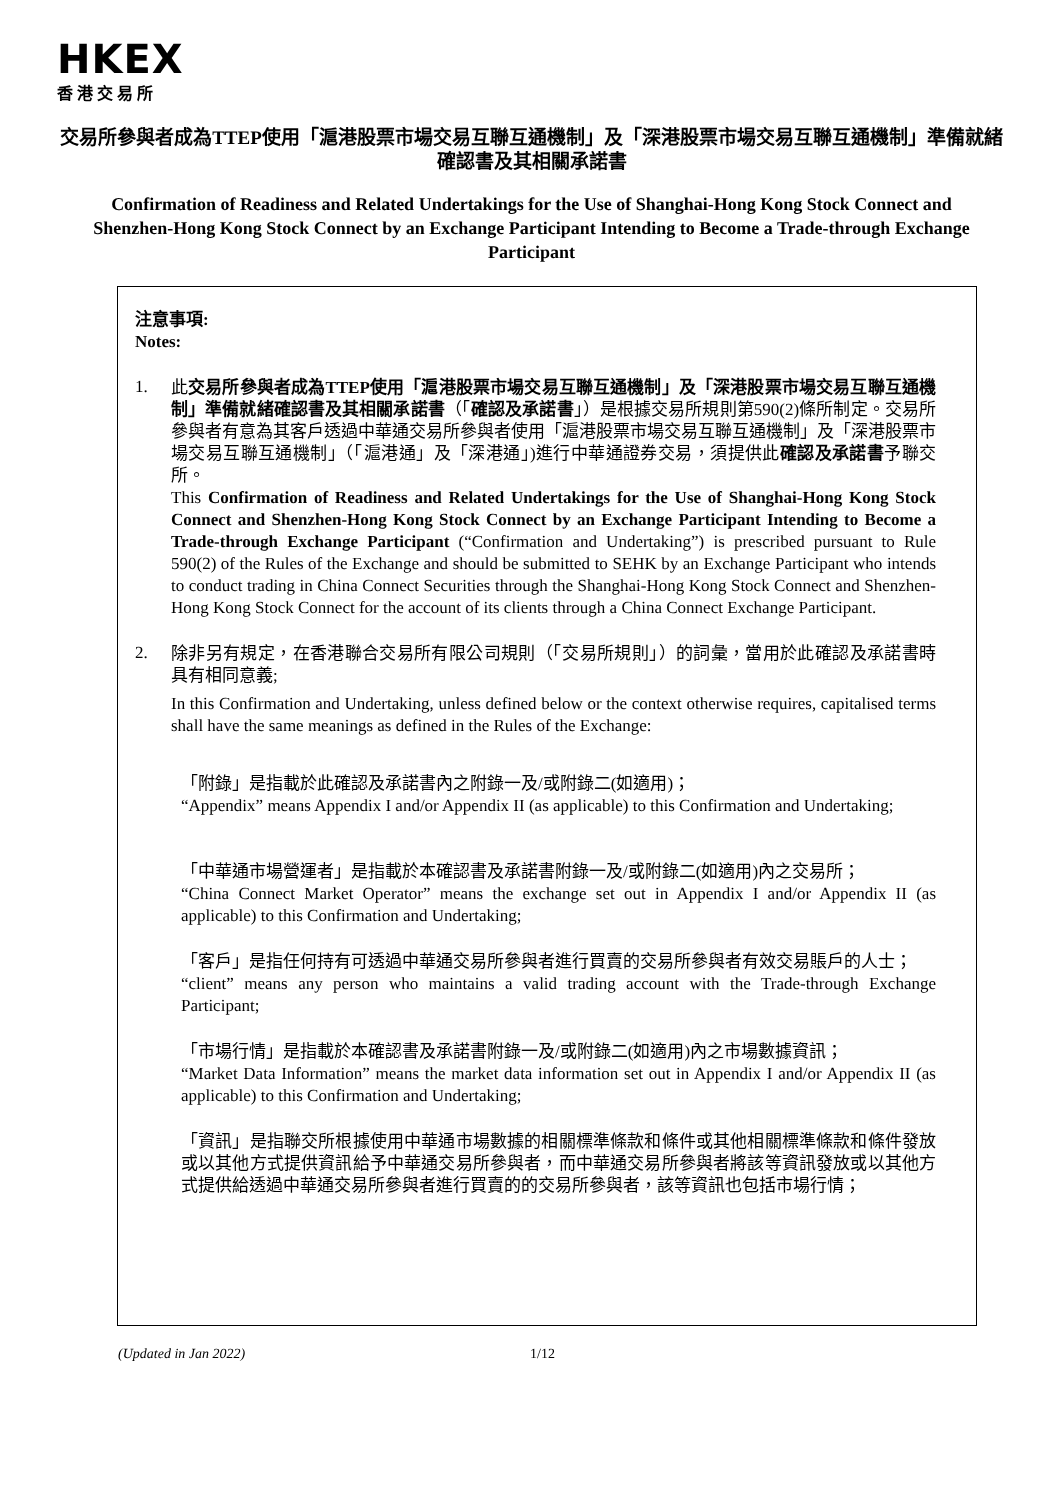HKEX
香港交易所
交易所參與者成為TTEP使用「滬港股票市場交易互聯互通機制」及「深港股票市場交易互聯互通機制」準備就緒確認書及其相關承諾書
Confirmation of Readiness and Related Undertakings for the Use of Shanghai-Hong Kong Stock Connect and Shenzhen-Hong Kong Stock Connect by an Exchange Participant Intending to Become a Trade-through Exchange Participant
注意事項:
Notes:
1.
此交易所參與者成為TTEP使用「滬港股票市場交易互聯互通機制」及「深港股票市場交易互聯互通機制」準備就緒確認書及其相關承諾書（「確認及承諾書」）是根據交易所規則第590(2)條所制定。交易所參與者有意為其客戶透過中華通交易所參與者使用「滬港股票市場交易互聯互通機制」及「深港股票市場交易互聯互通機制」（「滬港通」及「深港通」)進行中華通證券交易，須提供此確認及承諾書予聯交所。
This Confirmation of Readiness and Related Undertakings for the Use of Shanghai-Hong Kong Stock Connect and Shenzhen-Hong Kong Stock Connect by an Exchange Participant Intending to Become a Trade-through Exchange Participant (“Confirmation and Undertaking”) is prescribed pursuant to Rule 590(2) of the Rules of the Exchange and should be submitted to SEHK by an Exchange Participant who intends to conduct trading in China Connect Securities through the Shanghai-Hong Kong Stock Connect and Shenzhen-Hong Kong Stock Connect for the account of its clients through a China Connect Exchange Participant.
2.
除非另有規定，在香港聯合交易所有限公司規則（「交易所規則」）的詞彙，當用於此確認及承諾書時具有相同意義;
In this Confirmation and Undertaking, unless defined below or the context otherwise requires, capitalised terms shall have the same meanings as defined in the Rules of the Exchange:
「附錄」是指載於此確認及承諾書內之附錄一及/或附錄二(如適用)；
“Appendix” means Appendix I and/or Appendix II (as applicable) to this Confirmation and Undertaking;
「中華通市場營運者」是指載於本確認書及承諾書附錄一及/或附錄二(如適用)內之交易所；
“China Connect Market Operator” means the exchange set out in Appendix I and/or Appendix II (as applicable) to this Confirmation and Undertaking;
「客戶」是指任何持有可透過中華通交易所參與者進行買賣的交易所參與者有效交易賬戶的人士；
“client” means any person who maintains a valid trading account with the Trade-through Exchange Participant;
「市場行情」是指載於本確認書及承諾書附錄一及/或附錄二(如適用)內之市場數據資訊；
“Market Data Information” means the market data information set out in Appendix I and/or Appendix II (as applicable) to this Confirmation and Undertaking;
「資訊」是指聯交所根據使用中華通市場數據的相關標準條款和條件或其他相關標準條款和條件發放或以其他方式提供資訊給予中華通交易所參與者，而中華通交易所參與者將該等資訊發放或以其他方式提供給透過中華通交易所參與者進行買賣的的交易所參與者，該等資訊也包括市場行情；
(Updated in Jan 2022) 1/12